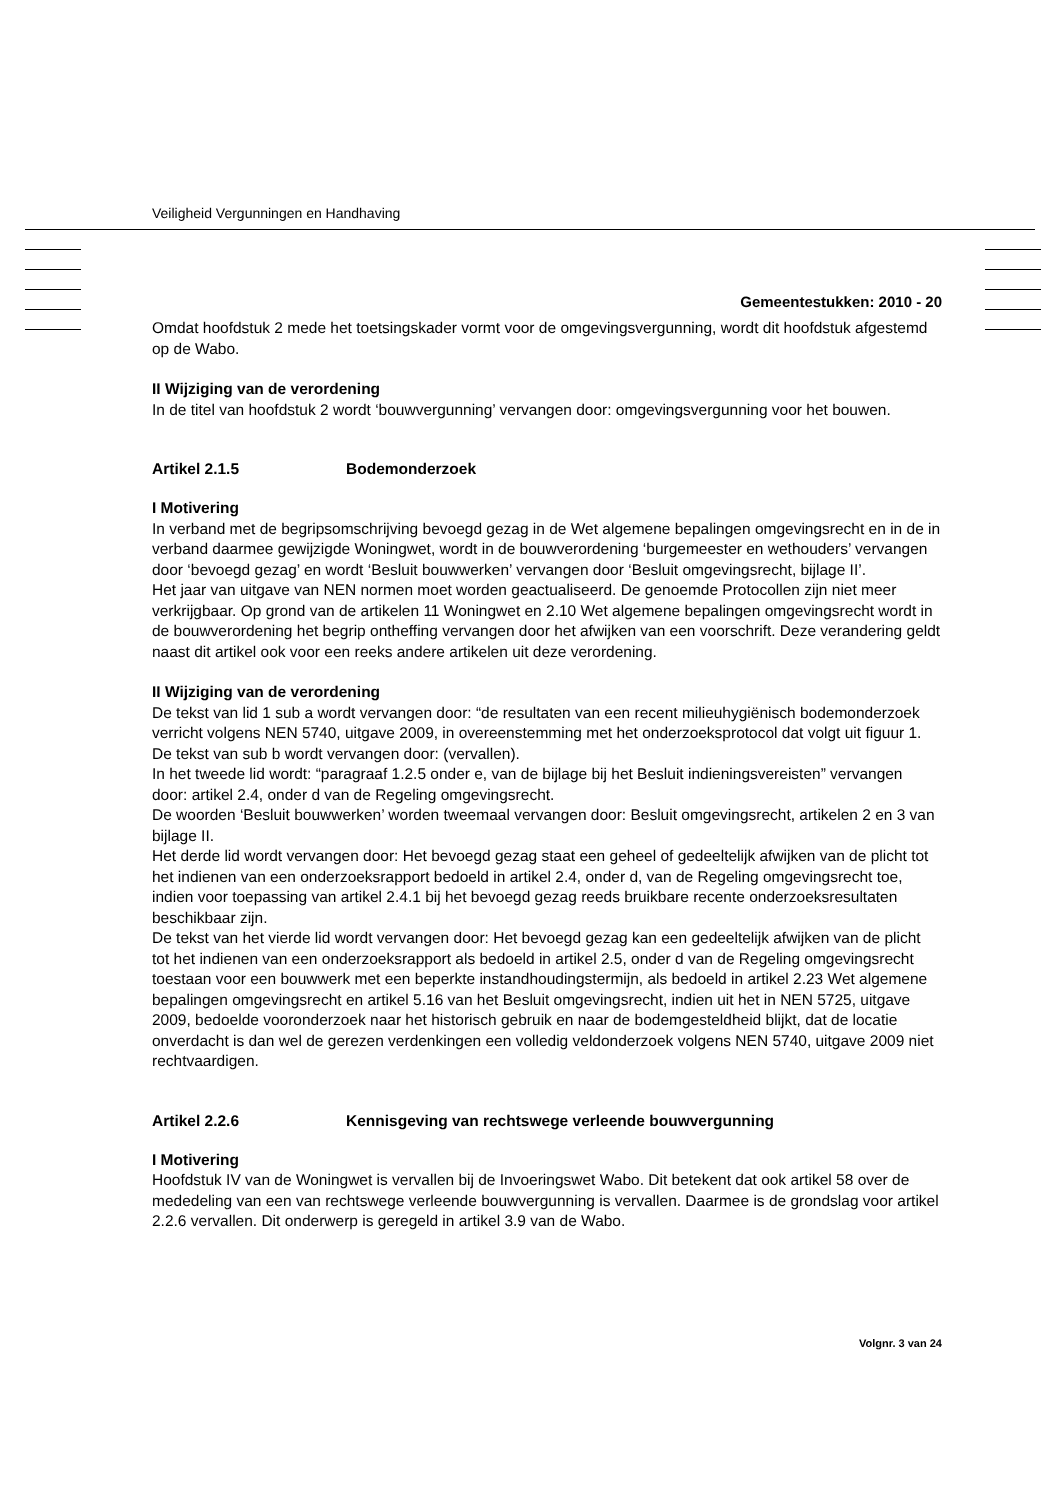Veiligheid Vergunningen en Handhaving
Gemeentestukken: 2010 - 20
Omdat hoofdstuk 2 mede het toetsingskader vormt voor de omgevingsvergunning, wordt dit hoofdstuk afgestemd op de Wabo.
II Wijziging van de verordening
In de titel van hoofdstuk 2 wordt ‘bouwvergunning’ vervangen door: omgevingsvergunning voor het bouwen.
Artikel 2.1.5 Bodemonderzoek
I Motivering
In verband met de begripsomschrijving bevoegd gezag in de Wet algemene bepalingen omgevingsrecht en in de in verband daarmee gewijzigde Woningwet, wordt in de bouwverordening ‘burgemeester en wethouders’ vervangen door ‘bevoegd gezag’ en wordt ‘Besluit bouwwerken’ vervangen door ‘Besluit omgevingsrecht, bijlage II’.
Het jaar van uitgave van NEN normen moet worden geactualiseerd. De genoemde Protocollen zijn niet meer verkrijgbaar. Op grond van de artikelen 11 Woningwet en 2.10 Wet algemene bepalingen omgevingsrecht wordt in de bouwverordening het begrip ontheffing vervangen door het afwijken van een voorschrift. Deze verandering geldt naast dit artikel ook voor een reeks andere artikelen uit deze verordening.
II Wijziging van de verordening
De tekst van lid 1 sub a wordt vervangen door: “de resultaten van een recent milieuhygiënisch bodemonderzoek verricht volgens NEN 5740, uitgave 2009, in overeenstemming met het onderzoeksprotocol dat volgt uit figuur 1.
De tekst van sub b wordt vervangen door: (vervallen).
In het tweede lid wordt: “paragraaf 1.2.5 onder e, van de bijlage bij het Besluit indieningsvereisten” vervangen door: artikel 2.4, onder d van de Regeling omgevingsrecht.
De woorden ‘Besluit bouwwerken’ worden tweemaal vervangen door: Besluit omgevingsrecht, artikelen 2 en 3 van bijlage II.
Het derde lid wordt vervangen door: Het bevoegd gezag staat een geheel of gedeeltelijk afwijken van de plicht tot het indienen van een onderzoeksrapport bedoeld in artikel 2.4, onder d, van de Regeling omgevingsrecht toe, indien voor toepassing van artikel 2.4.1 bij het bevoegd gezag reeds bruikbare recente onderzoeksresultaten beschikbaar zijn.
De tekst van het vierde lid wordt vervangen door: Het bevoegd gezag kan een gedeeltelijk afwijken van de plicht tot het indienen van een onderzoeksrapport als bedoeld in artikel 2.5, onder d van de Regeling omgevingsrecht toestaan voor een bouwwerk met een beperkte instandhoudingstermijn, als bedoeld in artikel 2.23 Wet algemene bepalingen omgevingsrecht en artikel 5.16 van het Besluit omgevingsrecht, indien uit het in NEN 5725, uitgave 2009, bedoelde vooronderzoek naar het historisch gebruik en naar de bodemgesteldheid blijkt, dat de locatie onverdacht is dan wel de gerezen verdenkingen een volledig veldonderzoek volgens NEN 5740, uitgave 2009 niet rechtvaardigen.
Artikel 2.2.6 Kennisgeving van rechtswege verleende bouwvergunning
I Motivering
Hoofdstuk IV van de Woningwet is vervallen bij de Invoeringswet Wabo. Dit betekent dat ook artikel 58 over de mededeling van een van rechtswege verleende bouwvergunning is vervallen. Daarmee is de grondslag voor artikel 2.2.6 vervallen. Dit onderwerp is geregeld in artikel 3.9 van de Wabo.
Volgnr. 3 van 24